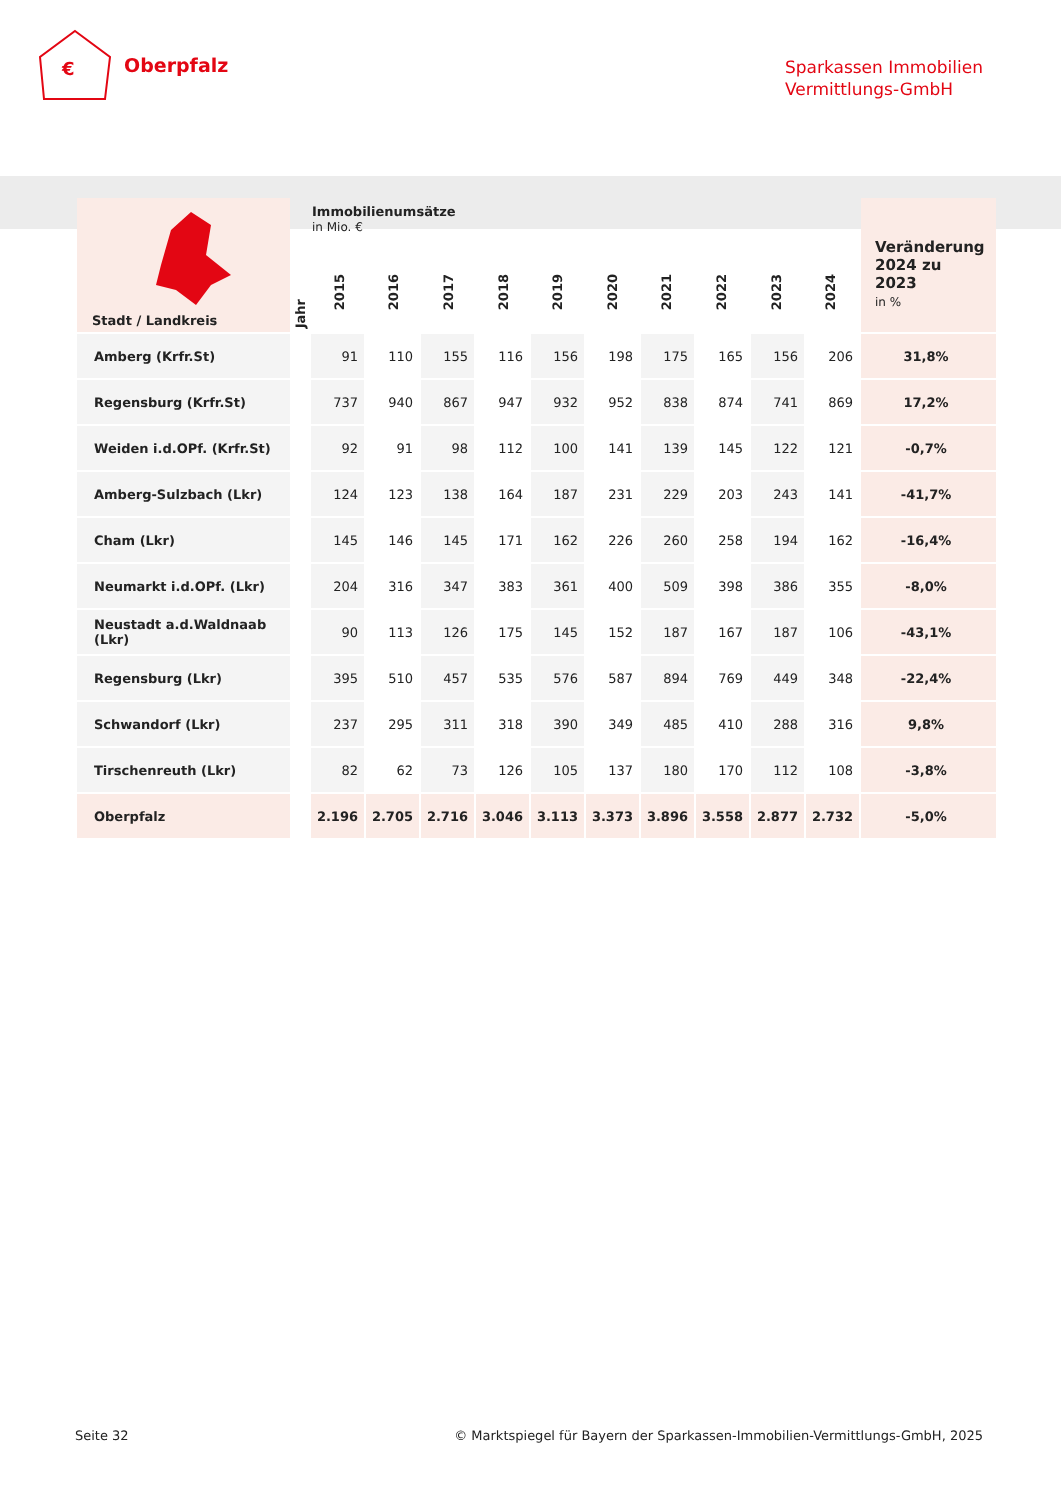€
Oberpfalz
Sparkassen Immobilien
Vermittlungs-GmbH
| Stadt / Landkreis | Jahr | Immobilienumsätze in Mio. € 2015 2016 2017 2018 2019 2020 2021 2022 2023 2024 | | | | | | | | | | Veränderung 2024 zu 2023 in % |
| --- | --- | --- | --- | --- | --- | --- | --- | --- | --- | --- | --- | --- |
| Amberg (Krfr.St) | | 91 | 110 | 155 | 116 | 156 | 198 | 175 | 165 | 156 | 206 | 31,8% |
| Regensburg (Krfr.St) | | 737 | 940 | 867 | 947 | 932 | 952 | 838 | 874 | 741 | 869 | 17,2% |
| Weiden i.d.OPf. (Krfr.St) | | 92 | 91 | 98 | 112 | 100 | 141 | 139 | 145 | 122 | 121 | -0,7% |
| Amberg-Sulzbach (Lkr) | | 124 | 123 | 138 | 164 | 187 | 231 | 229 | 203 | 243 | 141 | -41,7% |
| Cham (Lkr) | | 145 | 146 | 145 | 171 | 162 | 226 | 260 | 258 | 194 | 162 | -16,4% |
| Neumarkt i.d.OPf. (Lkr) | | 204 | 316 | 347 | 383 | 361 | 400 | 509 | 398 | 386 | 355 | -8,0% |
| Neustadt a.d.Waldnaab (Lkr) | | 90 | 113 | 126 | 175 | 145 | 152 | 187 | 167 | 187 | 106 | -43,1% |
| Regensburg (Lkr) | | 395 | 510 | 457 | 535 | 576 | 587 | 894 | 769 | 449 | 348 | -22,4% |
| Schwandorf (Lkr) | | 237 | 295 | 311 | 318 | 390 | 349 | 485 | 410 | 288 | 316 | 9,8% |
| Tirschenreuth (Lkr) | | 82 | 62 | 73 | 126 | 105 | 137 | 180 | 170 | 112 | 108 | -3,8% |
| Oberpfalz | | 2.196 | 2.705 | 2.716 | 3.046 | 3.113 | 3.373 | 3.896 | 3.558 | 2.877 | 2.732 | -5,0% |
Seite 32 © Marktspiegel für Bayern der Sparkassen-Immobilien-Vermittlungs-GmbH, 2025